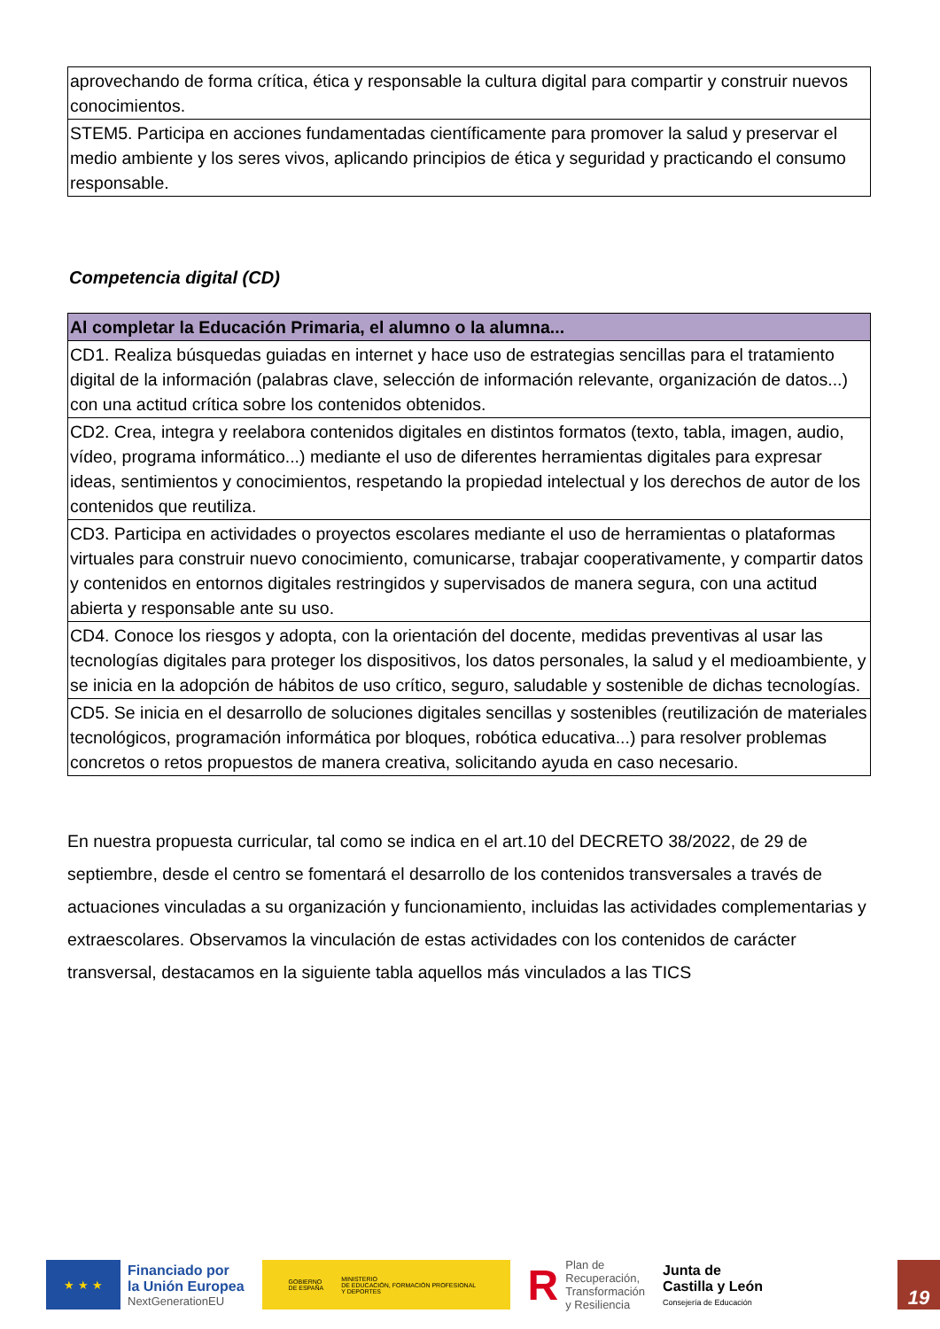| aprovechando de forma crítica, ética y responsable la cultura digital para compartir y construir nuevos conocimientos. |
| STEM5. Participa en acciones fundamentadas científicamente para promover la salud y preservar el medio ambiente y los seres vivos, aplicando principios de ética y seguridad y practicando el consumo responsable. |
Competencia digital (CD)
| Al completar la Educación Primaria, el alumno o la alumna... |
| --- |
| CD1. Realiza búsquedas guiadas en internet y hace uso de estrategias sencillas para el tratamiento digital de la información (palabras clave, selección de información relevante, organización de datos...) con una actitud crítica sobre los contenidos obtenidos. |
| CD2. Crea, integra y reelabora contenidos digitales en distintos formatos (texto, tabla, imagen, audio, vídeo, programa informático...) mediante el uso de diferentes herramientas digitales para expresar ideas, sentimientos y conocimientos, respetando la propiedad intelectual y los derechos de autor de los contenidos que reutiliza. |
| CD3. Participa en actividades o proyectos escolares mediante el uso de herramientas o plataformas virtuales para construir nuevo conocimiento, comunicarse, trabajar cooperativamente, y compartir datos y contenidos en entornos digitales restringidos y supervisados de manera segura, con una actitud abierta y responsable ante su uso. |
| CD4. Conoce los riesgos y adopta, con la orientación del docente, medidas preventivas al usar las tecnologías digitales para proteger los dispositivos, los datos personales, la salud y el medioambiente, y se inicia en la adopción de hábitos de uso crítico, seguro, saludable y sostenible de dichas tecnologías. |
| CD5. Se inicia en el desarrollo de soluciones digitales sencillas y sostenibles (reutilización de materiales tecnológicos, programación informática por bloques, robótica educativa...) para resolver problemas concretos o retos propuestos de manera creativa, solicitando ayuda en caso necesario. |
En nuestra propuesta curricular, tal como se indica en el art.10 del DECRETO 38/2022, de 29 de septiembre, desde el centro se fomentará el desarrollo de los contenidos transversales a través de actuaciones vinculadas a su organización y funcionamiento, incluidas las actividades complementarias y extraescolares. Observamos la vinculación de estas actividades con los contenidos de carácter transversal, destacamos en la siguiente tabla aquellos más vinculados a las TICS
★ ★ ★
Financiado por
la Unión Europea
NextGenerationEU
GOBIERNO
DE ESPAÑA MINISTERIO
DE EDUCACIÓN, FORMACIÓN PROFESIONAL
Y DEPORTES
R Plan de
Recuperación,
Transformación
y Resiliencia
Junta de
Castilla y León
Consejería de Educación
19